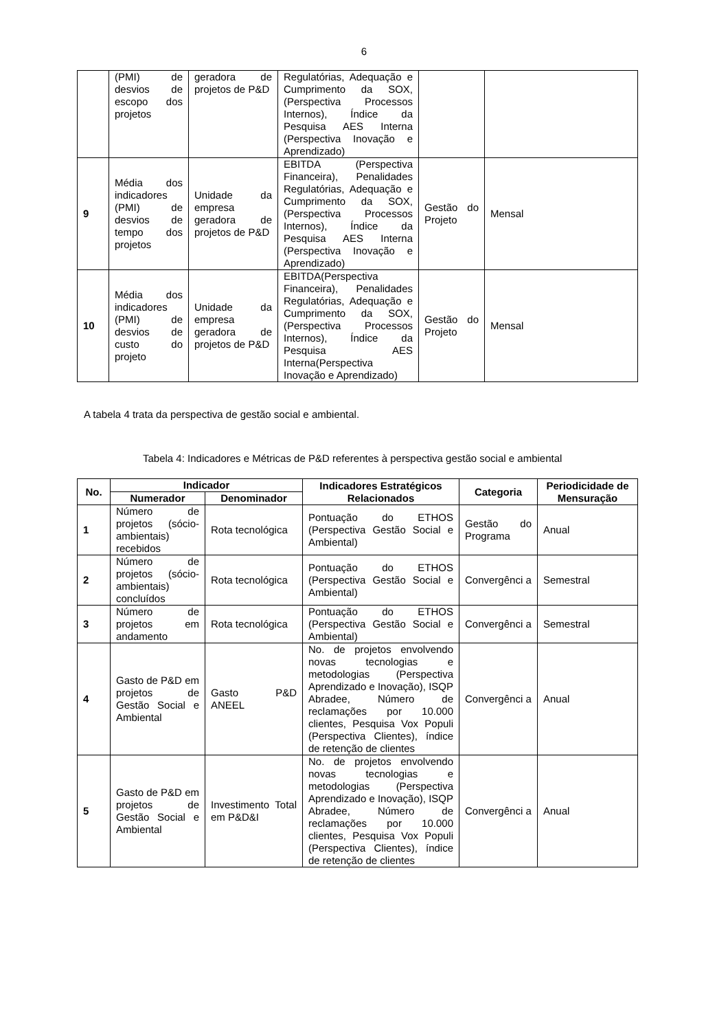6
| | (PMI) de desvios de escopo dos projetos | geradora de projetos de P&D | Regulatórias, Adequação e Cumprimento da SOX, (Perspectiva Processos Internos), Índice da Pesquisa AES Interna (Perspectiva Inovação e Aprendizado) | | |
| 9 | Média dos indicadores (PMI) de desvios de tempo dos projetos | Unidade da empresa geradora de projetos de P&D | EBITDA (Perspectiva Financeira), Penalidades Regulatórias, Adequação e Cumprimento da SOX, (Perspectiva Processos Internos), Índice da Pesquisa AES Interna (Perspectiva Inovação e Aprendizado) | Gestão do Projeto | Mensal |
| 10 | Média dos indicadores (PMI) de desvios de custo do projeto | Unidade da empresa geradora de projetos de P&D | EBITDA(Perspectiva Financeira), Penalidades Regulatórias, Adequação e Cumprimento da SOX, (Perspectiva Processos Internos), Índice da Pesquisa AES Interna(Perspectiva Inovação e Aprendizado) | Gestão do Projeto | Mensal |
A tabela 4 trata da perspectiva de gestão social e ambiental.
Tabela 4: Indicadores e Métricas de P&D referentes à perspectiva gestão social e ambiental
| No. | Indicador | | Indicadores Estratégicos Relacionados | Categoria | Periodicidade de Mensuração |
| --- | --- | --- | --- | --- | --- |
| | Numerador | Denominador | | | |
| 1 | Número de projetos (sócio-ambientais) recebidos | Rota tecnológica | Pontuação do ETHOS (Perspectiva Gestão Social e Ambiental) | Gestão do Programa | Anual |
| 2 | Número de projetos (sócio-ambientais) concluídos | Rota tecnológica | Pontuação do ETHOS (Perspectiva Gestão Social e Ambiental) | Convergênci a | Semestral |
| 3 | Número de projetos em andamento | Rota tecnológica | Pontuação do ETHOS (Perspectiva Gestão Social e Ambiental) | Convergênci a | Semestral |
| 4 | Gasto de P&D em projetos de Gestão Social e Ambiental | Gasto P&D ANEEL | No. de projetos envolvendo novas tecnologias e metodologias (Perspectiva Aprendizado e Inovação), ISQP Abradee, Número de reclamações por 10.000 clientes, Pesquisa Vox Populi (Perspectiva Clientes), índice de retenção de clientes | Convergênci a | Anual |
| 5 | Gasto de P&D em projetos de Gestão Social e Ambiental | Investimento Total em P&D&I | No. de projetos envolvendo novas tecnologias e metodologias (Perspectiva Aprendizado e Inovação), ISQP Abradee, Número de reclamações por 10.000 clientes, Pesquisa Vox Populi (Perspectiva Clientes), índice de retenção de clientes | Convergênci a | Anual |